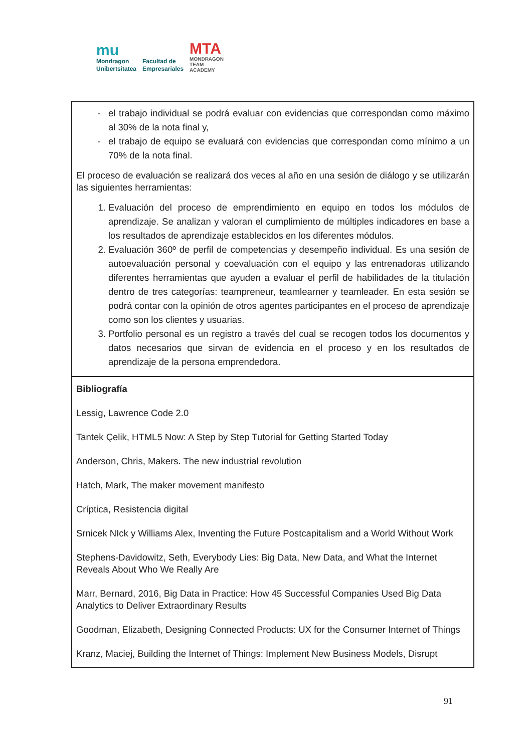mu
Mondragon
Unibertsitatea
Facultad de
Empresariales
MTA
MONDRAGON
TEAM
ACADEMY
| el trabajo individual se podrá evaluar con evidencias que correspondan como máximo al 30% de la nota final y, el trabajo de equipo se evaluará con evidencias que correspondan como mínimo a un 70% de la nota final. El proceso de evaluación se realizará dos veces al año en una sesión de diálogo y se utilizarán las siguientes herramientas: 1. Evaluación del proceso de emprendimiento en equipo en todos los módulos de aprendizaje. Se analizan y valoran el cumplimiento de múltiples indicadores en base a los resultados de aprendizaje establecidos en los diferentes módulos. 2. Evaluación 360º de perfil de competencias y desempeño individual. Es una sesión de autoevaluación personal y coevaluación con el equipo y las entrenadoras utilizando diferentes herramientas que ayuden a evaluar el perfil de habilidades de la titulación dentro de tres categorías: teampreneur, teamlearner y teamleader. En esta sesión se podrá contar con la opinión de otros agentes participantes en el proceso de aprendizaje como son los clientes y usuarias. 3. Portfolio personal es un registro a través del cual se recogen todos los documentos y datos necesarios que sirvan de evidencia en el proceso y en los resultados de aprendizaje de la persona emprendedora. |
| Bibliografía Lessig, Lawrence Code 2.0 Tantek Çelik, HTML5 Now: A Step by Step Tutorial for Getting Started Today Anderson, Chris, Makers. The new industrial revolution Hatch, Mark, The maker movement manifesto Críptica, Resistencia digital Srnicek NIck y Williams Alex, Inventing the Future Postcapitalism and a World Without Work Stephens-Davidowitz, Seth, Everybody Lies: Big Data, New Data, and What the Internet Reveals About Who We Really Are Marr, Bernard, 2016, Big Data in Practice: How 45 Successful Companies Used Big Data Analytics to Deliver Extraordinary Results Goodman, Elizabeth, Designing Connected Products: UX for the Consumer Internet of Things Kranz, Maciej, Building the Internet of Things: Implement New Business Models, Disrupt |
91